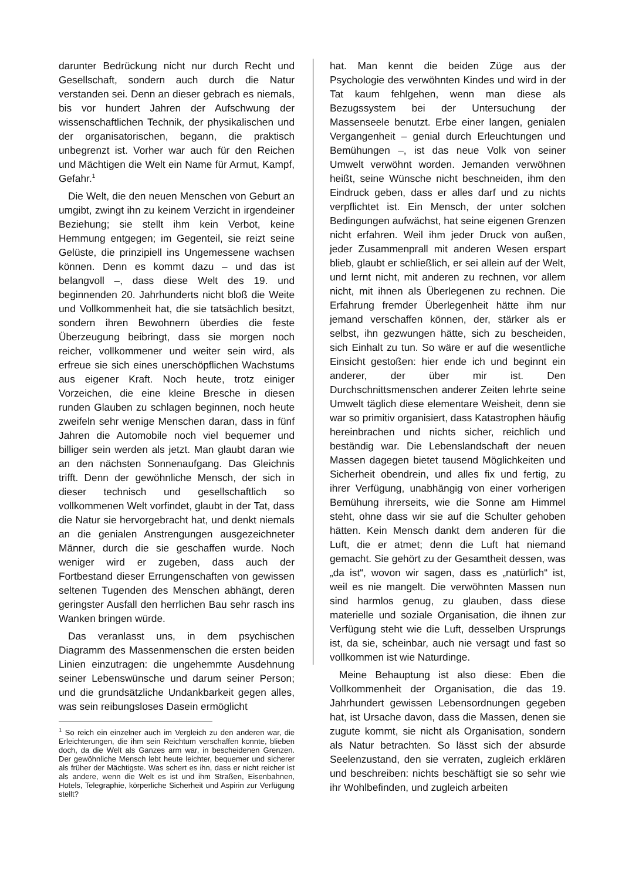darunter Bedrückung nicht nur durch Recht und Gesellschaft, sondern auch durch die Natur verstanden sei. Denn an dieser gebrach es niemals, bis vor hundert Jahren der Aufschwung der wissenschaftlichen Technik, der physikalischen und der organisatorischen, begann, die praktisch unbegrenzt ist. Vorher war auch für den Reichen und Mächtigen die Welt ein Name für Armut, Kampf, Gefahr.<sup>1</sup>
Die Welt, die den neuen Menschen von Geburt an umgibt, zwingt ihn zu keinem Verzicht in irgendeiner Beziehung; sie stellt ihm kein Verbot, keine Hemmung entgegen; im Gegenteil, sie reizt seine Gelüste, die prinzipiell ins Ungemessene wachsen können. Denn es kommt dazu – und das ist belangvoll –, dass diese Welt des 19. und beginnenden 20. Jahrhunderts nicht bloß die Weite und Vollkommenheit hat, die sie tatsächlich besitzt, sondern ihren Bewohnern überdies die feste Überzeugung beibringt, dass sie morgen noch reicher, vollkommener und weiter sein wird, als erfreue sie sich eines unerschöpflichen Wachstums aus eigener Kraft. Noch heute, trotz einiger Vorzeichen, die eine kleine Bresche in diesen runden Glauben zu schlagen beginnen, noch heute zweifeln sehr wenige Menschen daran, dass in fünf Jahren die Automobile noch viel bequemer und billiger sein werden als jetzt. Man glaubt daran wie an den nächsten Sonnenaufgang. Das Gleichnis trifft. Denn der gewöhnliche Mensch, der sich in dieser technisch und gesellschaftlich so vollkommenen Welt vorfindet, glaubt in der Tat, dass die Natur sie hervorgebracht hat, und denkt niemals an die genialen Anstrengungen ausgezeichneter Männer, durch die sie geschaffen wurde. Noch weniger wird er zugeben, dass auch der Fortbestand dieser Errungenschaften von gewissen seltenen Tugenden des Menschen abhängt, deren geringster Ausfall den herrlichen Bau sehr rasch ins Wanken bringen würde.
Das veranlasst uns, in dem psychischen Diagramm des Massenmenschen die ersten beiden Linien einzutragen: die ungehemmte Ausdehnung seiner Lebenswünsche und darum seiner Person; und die grundsätzliche Undankbarkeit gegen alles, was sein reibungsloses Dasein ermöglicht
<sup>1</sup> So reich ein einzelner auch im Vergleich zu den anderen war, die Erleichterungen, die ihm sein Reichtum verschaffen konnte, blieben doch, da die Welt als Ganzes arm war, in bescheidenen Grenzen. Der gewöhnliche Mensch lebt heute leichter, bequemer und sicherer als früher der Mächtigste. Was schert es ihn, dass er nicht reicher ist als andere, wenn die Welt es ist und ihm Straßen, Eisenbahnen, Hotels, Telegraphie, körperliche Sicherheit und Aspirin zur Verfügung stellt?
hat. Man kennt die beiden Züge aus der Psychologie des verwöhnten Kindes und wird in der Tat kaum fehlgehen, wenn man diese als Bezugssystem bei der Untersuchung der Massenseele benutzt. Erbe einer langen, genialen Vergangenheit – genial durch Erleuchtungen und Bemühungen –, ist das neue Volk von seiner Umwelt verwöhnt worden. Jemanden verwöhnen heißt, seine Wünsche nicht beschneiden, ihm den Eindruck geben, dass er alles darf und zu nichts verpflichtet ist. Ein Mensch, der unter solchen Bedingungen aufwächst, hat seine eigenen Grenzen nicht erfahren. Weil ihm jeder Druck von außen, jeder Zusammenprall mit anderen Wesen erspart blieb, glaubt er schließlich, er sei allein auf der Welt, und lernt nicht, mit anderen zu rechnen, vor allem nicht, mit ihnen als Überlegenen zu rechnen. Die Erfahrung fremder Überlegenheit hätte ihm nur jemand verschaffen können, der, stärker als er selbst, ihn gezwungen hätte, sich zu bescheiden, sich Einhalt zu tun. So wäre er auf die wesentliche Einsicht gestoßen: hier ende ich und beginnt ein anderer, der über mir ist. Den Durchschnittsmenschen anderer Zeiten lehrte seine Umwelt täglich diese elementare Weisheit, denn sie war so primitiv organisiert, dass Katastrophen häufig hereinbrachen und nichts sicher, reichlich und beständig war. Die Lebenslandschaft der neuen Massen dagegen bietet tausend Möglichkeiten und Sicherheit obendrein, und alles fix und fertig, zu ihrer Verfügung, unabhängig von einer vorherigen Bemühung ihrerseits, wie die Sonne am Himmel steht, ohne dass wir sie auf die Schulter gehoben hätten. Kein Mensch dankt dem anderen für die Luft, die er atmet; denn die Luft hat niemand gemacht. Sie gehört zu der Gesamtheit dessen, was „da ist“, wovon wir sagen, dass es „natürlich“ ist, weil es nie mangelt. Die verwöhnten Massen nun sind harmlos genug, zu glauben, dass diese materielle und soziale Organisation, die ihnen zur Verfügung steht wie die Luft, desselben Ursprungs ist, da sie, scheinbar, auch nie versagt und fast so vollkommen ist wie Naturdinge.
Meine Behauptung ist also diese: Eben die Vollkommenheit der Organisation, die das 19. Jahrhundert gewissen Lebensordnungen gegeben hat, ist Ursache davon, dass die Massen, denen sie zugute kommt, sie nicht als Organisation, sondern als Natur betrachten. So lässt sich der absurde Seelenzustand, den sie verraten, zugleich erklären und beschreiben: nichts beschäftigt sie so sehr wie ihr Wohlbefinden, und zugleich arbeiten